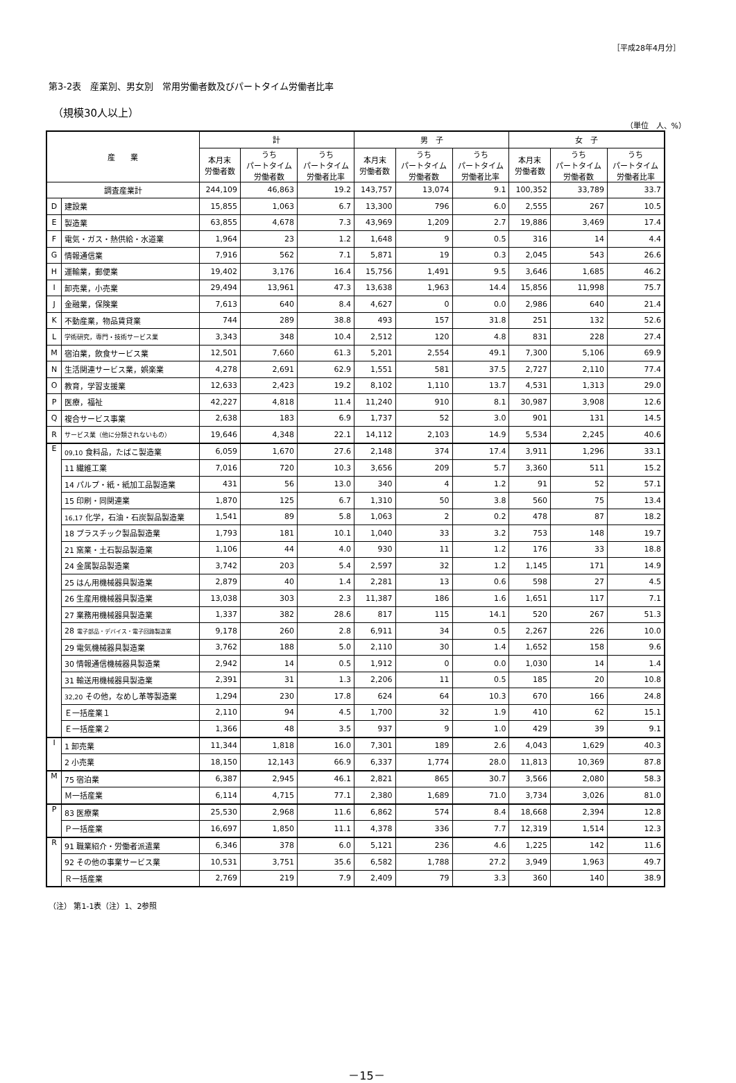［平成28年4月分］
第3-2表　産業別、男女別　常用労働者数及びパートタイム労働者比率
（規模30人以上）
（単位　人、%）
| 産 業 | | 計 | | | 男 子 | | | 女 子 | | |
| --- | --- | --- | --- | --- | --- | --- | --- | --- | --- | --- |
| | | 本月末 労働者数 | うち パートタイム 労働者数 | うち パートタイム 労働者比率 | 本月末 労働者数 | うち パートタイム 労働者数 | うち パートタイム 労働者比率 | 本月末 労働者数 | うち パートタイム 労働者数 | うち パートタイム 労働者比率 |
| 調査産業計 | | 244,109 | 46,863 | 19.2 | 143,757 | 13,074 | 9.1 | 100,352 | 33,789 | 33.7 |
| D | 建設業 | 15,855 | 1,063 | 6.7 | 13,300 | 796 | 6.0 | 2,555 | 267 | 10.5 |
| E | 製造業 | 63,855 | 4,678 | 7.3 | 43,969 | 1,209 | 2.7 | 19,886 | 3,469 | 17.4 |
| F | 電気・ガス・熱供給・水道業 | 1,964 | 23 | 1.2 | 1,648 | 9 | 0.5 | 316 | 14 | 4.4 |
| G | 情報通信業 | 7,916 | 562 | 7.1 | 5,871 | 19 | 0.3 | 2,045 | 543 | 26.6 |
| H | 運輸業，郵便業 | 19,402 | 3,176 | 16.4 | 15,756 | 1,491 | 9.5 | 3,646 | 1,685 | 46.2 |
| I | 卸売業，小売業 | 29,494 | 13,961 | 47.3 | 13,638 | 1,963 | 14.4 | 15,856 | 11,998 | 75.7 |
| J | 金融業，保険業 | 7,613 | 640 | 8.4 | 4,627 | 0 | 0.0 | 2,986 | 640 | 21.4 |
| K | 不動産業，物品賃貸業 | 744 | 289 | 38.8 | 493 | 157 | 31.8 | 251 | 132 | 52.6 |
| L | 学術研究，専門・技術サービス業 | 3,343 | 348 | 10.4 | 2,512 | 120 | 4.8 | 831 | 228 | 27.4 |
| M | 宿泊業，飲食サービス業 | 12,501 | 7,660 | 61.3 | 5,201 | 2,554 | 49.1 | 7,300 | 5,106 | 69.9 |
| N | 生活関連サービス業，娯楽業 | 4,278 | 2,691 | 62.9 | 1,551 | 581 | 37.5 | 2,727 | 2,110 | 77.4 |
| O | 教育，学習支援業 | 12,633 | 2,423 | 19.2 | 8,102 | 1,110 | 13.7 | 4,531 | 1,313 | 29.0 |
| P | 医療，福祉 | 42,227 | 4,818 | 11.4 | 11,240 | 910 | 8.1 | 30,987 | 3,908 | 12.6 |
| Q | 複合サービス事業 | 2,638 | 183 | 6.9 | 1,737 | 52 | 3.0 | 901 | 131 | 14.5 |
| R | サービス業（他に分類されないもの） | 19,646 | 4,348 | 22.1 | 14,112 | 2,103 | 14.9 | 5,534 | 2,245 | 40.6 |
| E | 09,10 食料品，たばこ製造業 | 6,059 | 1,670 | 27.6 | 2,148 | 374 | 17.4 | 3,911 | 1,296 | 33.1 |
| | 11 繊維工業 | 7,016 | 720 | 10.3 | 3,656 | 209 | 5.7 | 3,360 | 511 | 15.2 |
| | 14 パルプ・紙・紙加工品製造業 | 431 | 56 | 13.0 | 340 | 4 | 1.2 | 91 | 52 | 57.1 |
| | 15 印刷・同関連業 | 1,870 | 125 | 6.7 | 1,310 | 50 | 3.8 | 560 | 75 | 13.4 |
| | 16,17 化学，石油・石炭製品製造業 | 1,541 | 89 | 5.8 | 1,063 | 2 | 0.2 | 478 | 87 | 18.2 |
| | 18 プラスチック製品製造業 | 1,793 | 181 | 10.1 | 1,040 | 33 | 3.2 | 753 | 148 | 19.7 |
| | 21 窯業・土石製品製造業 | 1,106 | 44 | 4.0 | 930 | 11 | 1.2 | 176 | 33 | 18.8 |
| | 24 金属製品製造業 | 3,742 | 203 | 5.4 | 2,597 | 32 | 1.2 | 1,145 | 171 | 14.9 |
| | 25 はん用機械器具製造業 | 2,879 | 40 | 1.4 | 2,281 | 13 | 0.6 | 598 | 27 | 4.5 |
| | 26 生産用機械器具製造業 | 13,038 | 303 | 2.3 | 11,387 | 186 | 1.6 | 1,651 | 117 | 7.1 |
| | 27 業務用機械器具製造業 | 1,337 | 382 | 28.6 | 817 | 115 | 14.1 | 520 | 267 | 51.3 |
| | 28 電子部品・デバイス・電子回路製造業 | 9,178 | 260 | 2.8 | 6,911 | 34 | 0.5 | 2,267 | 226 | 10.0 |
| | 29 電気機械器具製造業 | 3,762 | 188 | 5.0 | 2,110 | 30 | 1.4 | 1,652 | 158 | 9.6 |
| | 30 情報通信機械器具製造業 | 2,942 | 14 | 0.5 | 1,912 | 0 | 0.0 | 1,030 | 14 | 1.4 |
| | 31 輸送用機械器具製造業 | 2,391 | 31 | 1.3 | 2,206 | 11 | 0.5 | 185 | 20 | 10.8 |
| | 32,20 その他，なめし革等製造業 | 1,294 | 230 | 17.8 | 624 | 64 | 10.3 | 670 | 166 | 24.8 |
| | Ｅ一括産業１ | 2,110 | 94 | 4.5 | 1,700 | 32 | 1.9 | 410 | 62 | 15.1 |
| | Ｅ一括産業２ | 1,366 | 48 | 3.5 | 937 | 9 | 1.0 | 429 | 39 | 9.1 |
| I | 1 卸売業 | 11,344 | 1,818 | 16.0 | 7,301 | 189 | 2.6 | 4,043 | 1,629 | 40.3 |
| | 2 小売業 | 18,150 | 12,143 | 66.9 | 6,337 | 1,774 | 28.0 | 11,813 | 10,369 | 87.8 |
| M | 75 宿泊業 | 6,387 | 2,945 | 46.1 | 2,821 | 865 | 30.7 | 3,566 | 2,080 | 58.3 |
| | Ｍ一括産業 | 6,114 | 4,715 | 77.1 | 2,380 | 1,689 | 71.0 | 3,734 | 3,026 | 81.0 |
| P | 83 医療業 | 25,530 | 2,968 | 11.6 | 6,862 | 574 | 8.4 | 18,668 | 2,394 | 12.8 |
| | Ｐ一括産業 | 16,697 | 1,850 | 11.1 | 4,378 | 336 | 7.7 | 12,319 | 1,514 | 12.3 |
| R | 91 職業紹介・労働者派遣業 | 6,346 | 378 | 6.0 | 5,121 | 236 | 4.6 | 1,225 | 142 | 11.6 |
| | 92 その他の事業サービス業 | 10,531 | 3,751 | 35.6 | 6,582 | 1,788 | 27.2 | 3,949 | 1,963 | 49.7 |
| | Ｒ一括産業 | 2,769 | 219 | 7.9 | 2,409 | 79 | 3.3 | 360 | 140 | 38.9 |
（注） 第1-1表（注）1、2参照
－15－